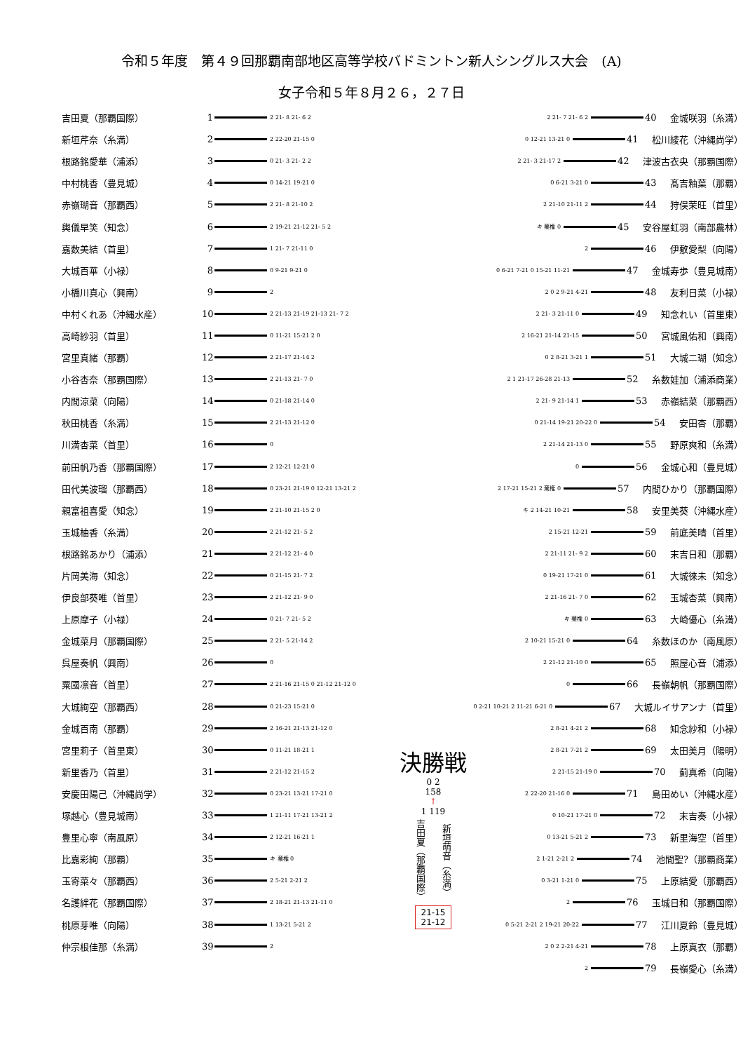令和５年度　第４９回那覇南部地区高等学校バドミントン新人シングルス大会　(A)
女子令和５年８月２６，２７日
吉田夏（那覇国際） 1 2 21- 8 21- 6 2
新垣芹奈（糸満） 2 2 22-20 21-15 0
根路銘愛華（浦添） 3 0 21- 3 21- 2 2
中村桃香（豊見城） 4 0 14-21 19-21 0
赤嶺瑚音（那覇西） 5 2 21- 8 21-10 2
輿儀早笑（知念） 6 2 19-21 21-12 21- 5 2
嘉数美結（首里） 7 1 21- 7 21-11 0
大城百華（小禄） 8 0 9-21 9-21 0
小橋川真心（興南） 9 2
中村くれあ（沖縄水産） 10 2 21-13 21-19 21-13 21- 7 2
高崎紗羽（首里） 11 0 11-21 15-21 2 0
宮里真緒（那覇） 12 2 21-17 21-14 2
小谷杏奈（那覇国際） 13 2 21-13 21- 7 0
内間涼菜（向陽） 14 0 21-18 21-14 0
秋田桃香（糸満） 15 2 21-13 21-12 0
川満杏菜（首里） 16 0
前田帆乃香（那覇国際） 17 2 12-21 12-21 0
田代美波瑠（那覇西） 18 0 23-21 21-19 0 12-21 13-21 2
親富祖喜愛（知念） 19 2 21-10 21-15 2 0
玉城柚香（糸満） 20 2 21-12 21- 5 2
根路銘あかり（浦添） 21 2 21-12 21- 4 0
片岡美海（知念） 22 0 21-15 21- 7 2
伊良部葵唯（首里） 23 2 21-12 21- 9 0
上原摩子（小禄） 24 0 21- 7 21- 5 2
金城菜月（那覇国際） 25 2 21- 5 21-14 2
呉屋奏帆（興南） 26 0
粟國凛音（首里） 27 2 21-16 21-15 0 21-12 21-12 0
大城絢空（那覇西） 28 0 21-23 15-21 0
金城百南（那覇） 29 2 16-21 21-13 21-12 0
宮里莉子（首里東） 30 0 11-21 18-21 1
新里香乃（首里） 31 2 21-12 21-15 2
安慶田陽己（沖縄尚学） 32 0 23-21 13-21 17-21 0
塚越心（豊見城南） 33 1 21-11 17-21 13-21 2
豊里心寧（南風原） 34 2 12-21 16-21 1
比嘉彩絢（那覇） 35 キ 棄権 0
玉寄菜々（那覇西） 36 2 5-21 2-21 2
名護絆花（那覇国際） 37 2 18-21 21-13 21-11 0
桃原芽唯（向陽） 38 1 13-21 5-21 2
仲宗根佳那（糸満） 39 2
決勝戦
0 2
158
↑
1 119
吉田夏（那覇国際）
新垣萌音（糸満）
21-15
21-12
2 21- 7 21- 6 2 40 金城咲羽（糸満）
0 12-21 13-21 0 41 松川綾花（沖縄尚学）
2 21- 3 21-17 2 42 津波古衣央（那覇国際）
0 6-21 3-21 0 43 髙吉釉葉（那覇）
2 21-10 21-11 2 44 狩俣茉旺（首里）
キ 棄権 0 45 安谷屋虹羽（南部農林）
2 46 伊敷愛梨（向陽）
0 6-21 7-21 0 15-21 11-21 47 金城寿歩（豊見城南）
2 0 2 9-21 4-21 48 友利日菜（小禄）
2 21- 3 21-11 0 49 知念れい（首里東）
2 16-21 21-14 21-15 50 宮城風佑和（興南）
0 2 8-21 3-21 1 51 大城二瑚（知念）
2 1 21-17 26-28 21-13 52 糸数娃加（浦添商業）
2 21- 9 21-14 1 53 赤嶺結菜（那覇西）
0 21-14 19-21 20-22 0 54 安田杏（那覇）
2 21-14 21-13 0 55 野原爽和（糸満）
0 56 金城心和（豊見城）
2 17-21 15-21 2 棄権 0 57 内間ひかり（那覇国際）
キ 2 14-21 10-21 58 安里美葵（沖縄水産）
2 15-21 12-21 59 前底美晴（首里）
2 21-11 21- 9 2 60 末吉日和（那覇）
0 19-21 17-21 0 61 大城徠未（知念）
2 21-16 21- 7 0 62 玉城杏菜（興南）
キ 棄権 0 63 大崎優心（糸満）
2 10-21 15-21 0 64 糸数ほのか（南風原）
2 21-12 21-10 0 65 照屋心音（浦添）
0 66 長嶺朝帆（那覇国際）
0 2-21 10-21 2 11-21 6-21 0 67 大城ルイサアンナ（首里）
2 8-21 4-21 2 68 知念紗和（小禄）
2 8-21 7-21 2 69 太田美月（陽明）
2 21-15 21-19 0 70 薊真希（向陽）
2 22-20 21-16 0 71 島田めい（沖縄水産）
0 10-21 17-21 0 72 末吉奏（小禄）
0 13-21 5-21 2 73 新里海空（首里）
2 1-21 2-21 2 74 池間聖?（那覇商業）
0 3-21 1-21 0 75 上原結愛（那覇西）
2 76 玉城日和（那覇国際）
0 5-21 2-21 2 19-21 20-22 77 江川夏鈴（豊見城）
2 0 2 2-21 4-21 78 上原真衣（那覇）
2 79 長嶺愛心（糸満）